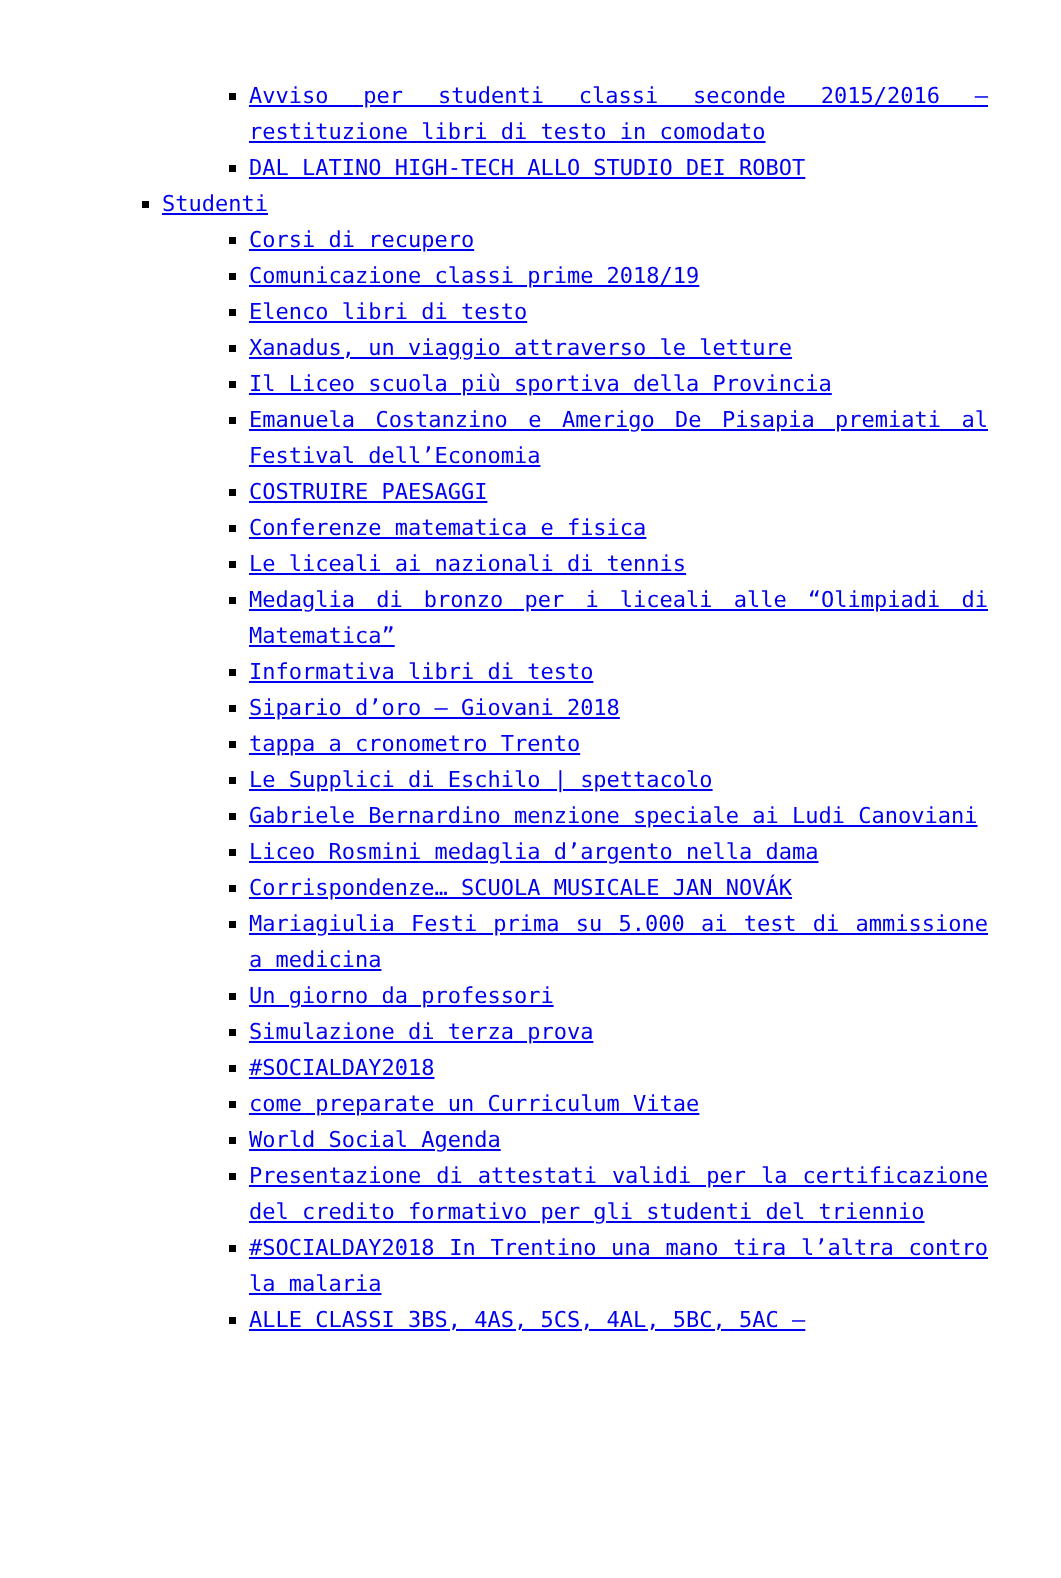Avviso per studenti classi seconde 2015/2016 – restituzione libri di testo in comodato
DAL LATINO HIGH-TECH ALLO STUDIO DEI ROBOT
Studenti
Corsi di recupero
Comunicazione classi prime 2018/19
Elenco libri di testo
Xanadus, un viaggio attraverso le letture
Il Liceo scuola più sportiva della Provincia
Emanuela Costanzino e Amerigo De Pisapia premiati al Festival dell’Economia
COSTRUIRE PAESAGGI
Conferenze matematica e fisica
Le liceali ai nazionali di tennis
Medaglia di bronzo per i liceali alle “Olimpiadi di Matematica”
Informativa libri di testo
Sipario d’oro – Giovani 2018
tappa a cronometro Trento
Le Supplici di Eschilo | spettacolo
Gabriele Bernardino menzione speciale ai Ludi Canoviani
Liceo Rosmini medaglia d’argento nella dama
Corrispondenze… SCUOLA MUSICALE JAN NOVÁK
Mariagiulia Festi prima su 5.000 ai test di ammissione a medicina
Un giorno da professori
Simulazione di terza prova
#SOCIALDAY2018
come preparate un Curriculum Vitae
World Social Agenda
Presentazione di attestati validi per la certificazione del credito formativo per gli studenti del triennio
#SOCIALDAY2018 In Trentino una mano tira l’altra contro la malaria
ALLE CLASSI 3BS, 4AS, 5CS, 4AL, 5BC, 5AC –